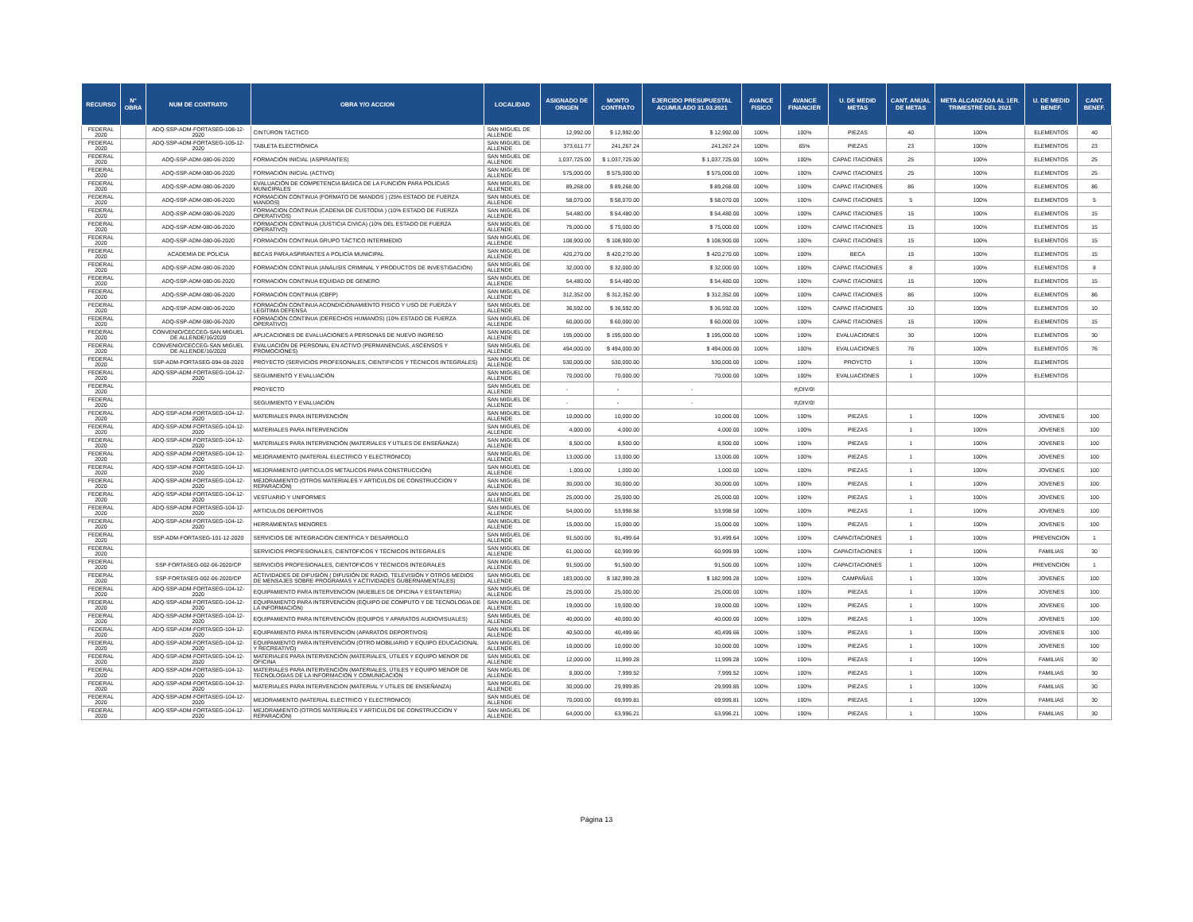| RECURSO | N° OBRA | NUM DE CONTRATO | OBRA Y/O ACCION | LOCALIDAD | ASIGNADO DE ORIGEN | MONTO CONTRATO | EJERCIDO PRESUPUESTAL ACUMULADO 31.03.2021 | AVANCE FISICO | AVANCE FINANCIER | U. DE MEDID METAS | CANT. ANUAL DE METAS | META ALCANZADA AL 1ER. TRIMESTRE DEL 2021 | U. DE MEDID BENEF. | CANT. BENEF. |
| --- | --- | --- | --- | --- | --- | --- | --- | --- | --- | --- | --- | --- | --- | --- |
| FEDERAL 2020 | | ADQ-SSP-ADM-FORTASEG-108-12-2020 | CINTÚRON TÁCTICO | SAN MIGUEL DE ALLENDE | 12,992.00 | $ 12,992.00 | $ 12,992.00 | 100% | 100% | PIEZAS | 40 | 100% | ELEMENTOS | 40 |
| FEDERAL 2020 | | ADQ-SSP-ADM-FORTASEG-105-12-2020 | TABLETA ELECTRÓNICA | SAN MIGUEL DE ALLENDE | 373,611.77 | 241,267.24 | 241,267.24 | 100% | 65% | PIEZAS | 23 | 100% | ELEMENTOS | 23 |
| FEDERAL 2020 | | ADQ-SSP-ADM-080-06-2020 | FORMACIÓN INICIAL (ASPIRANTES) | SAN MIGUEL DE ALLENDE | 1,037,725.00 | $ 1,037,725.00 | $ 1,037,725.00 | 100% | 100% | CAPAC ITACIONES | 25 | 100% | ELEMENTOS | 25 |
| FEDERAL 2020 | | ADQ-SSP-ADM-080-06-2020 | FORMACIÓN INICIAL (ACTIVO) | SAN MIGUEL DE ALLENDE | 575,000.00 | $ 575,000.00 | $ 575,000.00 | 100% | 100% | CAPAC ITACIONES | 25 | 100% | ELEMENTOS | 25 |
| FEDERAL 2020 | | ADQ-SSP-ADM-080-06-2020 | EVALUACIÓN DE COMPETENCIA BÁSICA DE LA FUNCIÓN PARA POLÍCIAS MUNICIPALES | SAN MIGUEL DE ALLENDE | 89,268.00 | $ 89,268.00 | $ 89,268.00 | 100% | 100% | CAPAC ITACIONES | 86 | 100% | ELEMENTOS | 86 |
| FEDERAL 2020 | | ADQ-SSP-ADM-080-06-2020 | FORMACION CONTINUA (FORMATO DE MANDOS ) (25% ESTADO DE FUERZA MANDOS) | SAN MIGUEL DE ALLENDE | 58,070.00 | $ 58,070.00 | $ 58,070.00 | 100% | 100% | CAPAC ITACIONES | 5 | 100% | ELEMENTOS | 5 |
| FEDERAL 2020 | | ADQ-SSP-ADM-080-06-2020 | FORMACION CONTINUA (CADENA DE CUSTODIA ) (10% ESTADO DE FUERZA OPERATIVOS) | SAN MIGUEL DE ALLENDE | 54,480.00 | $ 54,480.00 | $ 54,480.00 | 100% | 100% | CAPAC ITACIONES | 15 | 100% | ELEMENTOS | 15 |
| FEDERAL 2020 | | ADQ-SSP-ADM-080-06-2020 | FORMACION CONTINUA (JUSTICIA CIVICA) (10% DEL ESTADO DE FUERZA OPERATIVO) | SAN MIGUEL DE ALLENDE | 75,000.00 | $ 75,000.00 | $ 75,000.00 | 100% | 100% | CAPAC ITACIONES | 15 | 100% | ELEMENTOS | 15 |
| FEDERAL 2020 | | ADQ-SSP-ADM-080-06-2020 | FORMACIÓN CONTINUA GRUPO TÁCTICO INTERMEDIO | SAN MIGUEL DE ALLENDE | 108,900.00 | $ 108,900.00 | $ 108,900.00 | 100% | 100% | CAPAC ITACIONES | 15 | 100% | ELEMENTOS | 15 |
| FEDERAL 2020 | | ACADEMIA DE POLICIA | BECAS PARA ASPIRANTES A POLICÍA MUNICIPAL | SAN MIGUEL DE ALLENDE | 420,270.00 | $ 420,270.00 | $ 420,270.00 | 100% | 100% | BECA | 15 | 100% | ELEMENTOS | 15 |
| FEDERAL 2020 | | ADQ-SSP-ADM-080-06-2020 | FORMACIÓN CONTINUA (ANÁLISIS CRIMINAL Y PRODUCTOS DE INVESTIGACIÓN) | SAN MIGUEL DE ALLENDE | 32,000.00 | $ 32,000.00 | $ 32,000.00 | 100% | 100% | CAPAC ITACIONES | 8 | 100% | ELEMENTOS | 8 |
| FEDERAL 2020 | | ADQ-SSP-ADM-080-06-2020 | FORMACIÓN CONTINUA EQUIDAD DE GENERO | SAN MIGUEL DE ALLENDE | 54,480.00 | $ 54,480.00 | $ 54,480.00 | 100% | 100% | CAPAC ITACIONES | 15 | 100% | ELEMENTOS | 15 |
| FEDERAL 2020 | | ADQ-SSP-ADM-080-06-2020 | FORMACIÓN CONTINUA (CBFP) | SAN MIGUEL DE ALLENDE | 312,352.00 | $ 312,352.00 | $ 312,352.00 | 100% | 100% | CAPAC ITACIONES | 86 | 100% | ELEMENTOS | 86 |
| FEDERAL 2020 | | ADQ-SSP-ADM-080-06-2020 | FORMACIÓN CONTINUA ACONDICIONAMIENTO FISICO Y USO DE FUERZA Y LEGÍTIMA DEFENSA | SAN MIGUEL DE ALLENDE | 36,592.00 | $ 36,592.00 | $ 36,592.00 | 100% | 100% | CAPAC ITACIONES | 10 | 100% | ELEMENTOS | 10 |
| FEDERAL 2020 | | ADQ-SSP-ADM-080-06-2020 | FORMACIÓN CONTINUA (DERECHOS HUMANOS) (10% ESTADO DE FUERZA OPERATIVO) | SAN MIGUEL DE ALLENDE | 60,000.00 | $ 60,000.00 | $ 60,000.00 | 100% | 100% | CAPAC ITACIONES | 15 | 100% | ELEMENTOS | 15 |
| FEDERAL 2020 | | CONVENIO/CECCEG-SAN MIGUEL DE ALLENDE/16/2020 | APLICACIONES DE EVALUACIONES A PERSONAS DE NUEVO INGRESO | SAN MIGUEL DE ALLENDE | 195,000.00 | $ 195,000.00 | $ 195,000.00 | 100% | 100% | EVALUACIONES | 30 | 100% | ELEMENTOS | 30 |
| FEDERAL 2020 | | CONVENIO/CECCEG-SAN MIGUEL DE ALLENDE/16/2020 | EVALUACIÓN DE PERSONAL EN ACTIVO (PERMANENCIAS, ASCENSOS Y PROMOCIONES) | SAN MIGUEL DE ALLENDE | 494,000.00 | $ 494,000.00 | $ 494,000.00 | 100% | 100% | EVALUACIONES | 76 | 100% | ELEMENTOS | 76 |
| FEDERAL 2020 | | SSP-ADM-FORTASEG-094-08-2020 | PROYECTO (SERVICIOS PROFESONALES, CIENTIFICOS Y TÉCNICOS INTEGRALES) | SAN MIGUEL DE ALLENDE | 530,000.00 | 530,000.00 | 530,000.00 | 100% | 100% | PROYCTO | 1 | 100% | ELEMENTOS | |
| FEDERAL 2020 | | ADQ-SSP-ADM-FORTASEG-104-12-2020 | SEGUIMIENTO Y EVALUACIÓN | SAN MIGUEL DE ALLENDE | 70,000.00 | 70,000.00 | 70,000.00 | 100% | 100% | EVALUACIONES | 1 | 100% | ELEMENTOS | |
| FEDERAL 2020 | | | PROYECTO | SAN MIGUEL DE ALLENDE | - | - | - | | #¡DIV/0! | | | | | |
| FEDERAL 2020 | | | SEGUIMIENTO Y EVALUACIÓN | SAN MIGUEL DE ALLENDE | - | - | - | | #¡DIV/0! | | | | | |
| FEDERAL 2020 | | ADQ-SSP-ADM-FORTASEG-104-12-2020 | MATERIALES PARA INTERVENCIÓN | SAN MIGUEL DE ALLENDE | 10,000.00 | 10,000.00 | 10,000.00 | 100% | 100% | PIEZAS | 1 | 100% | JOVENES | 100 |
| FEDERAL 2020 | | ADQ-SSP-ADM-FORTASEG-104-12-2020 | MATERIALES PARA INTERVENCIÓN | SAN MIGUEL DE ALLENDE | 4,000.00 | 4,000.00 | 4,000.00 | 100% | 100% | PIEZAS | 1 | 100% | JOVENES | 100 |
| FEDERAL 2020 | | ADQ-SSP-ADM-FORTASEG-104-12-2020 | MATERIALES PARA INTERVENCIÓN (MATERIALES Y UTILES DE ENSEÑANZA) | SAN MIGUEL DE ALLENDE | 8,500.00 | 8,500.00 | 8,500.00 | 100% | 100% | PIEZAS | 1 | 100% | JOVENES | 100 |
| FEDERAL 2020 | | ADQ-SSP-ADM-FORTASEG-104-12-2020 | MEJORAMIENTO (MATERIAL ELECTRICO Y ELECTRONICO) | SAN MIGUEL DE ALLENDE | 13,000.00 | 13,000.00 | 13,000.00 | 100% | 100% | PIEZAS | 1 | 100% | JOVENES | 100 |
| FEDERAL 2020 | | ADQ-SSP-ADM-FORTASEG-104-12-2020 | MEJORAMIENTO (ARTICULOS METALICOS PARA CONSTRUCCIÓN) | SAN MIGUEL DE ALLENDE | 1,000.00 | 1,000.00 | 1,000.00 | 100% | 100% | PIEZAS | 1 | 100% | JOVENES | 100 |
| FEDERAL 2020 | | ADQ-SSP-ADM-FORTASEG-104-12-2020 | MEJORAMIENTO (OTROS MATERIALES Y ARTICULOS DE CONSTRUCCION Y REPARACIÓN) | SAN MIGUEL DE ALLENDE | 30,000.00 | 30,000.00 | 30,000.00 | 100% | 100% | PIEZAS | 1 | 100% | JOVENES | 100 |
| FEDERAL 2020 | | ADQ-SSP-ADM-FORTASEG-104-12-2020 | VESTUARIO Y UNIFORMES | SAN MIGUEL DE ALLENDE | 25,000.00 | 25,000.00 | 25,000.00 | 100% | 100% | PIEZAS | 1 | 100% | JOVENES | 100 |
| FEDERAL 2020 | | ADQ-SSP-ADM-FORTASEG-104-12-2020 | ARTICULOS DEPORTIVOS | SAN MIGUEL DE ALLENDE | 54,000.00 | 53,998.58 | 53,998.58 | 100% | 100% | PIEZAS | 1 | 100% | JOVENES | 100 |
| FEDERAL 2020 | | ADQ-SSP-ADM-FORTASEG-104-12-2020 | HERRAMIENTAS MENORES | SAN MIGUEL DE ALLENDE | 15,000.00 | 15,000.00 | 15,000.00 | 100% | 100% | PIEZAS | 1 | 100% | JOVENES | 100 |
| FEDERAL 2020 | | SSP-ADM-FORTASEG-101-12-2020 | SERVICIOS DE INTEGRACION CIENTFICA Y DESARROLLO | SAN MIGUEL DE ALLENDE | 91,500.00 | 91,499.64 | 91,499.64 | 100% | 100% | CAPACITACIONES | 1 | 100% | PREVENCION | 1 |
| FEDERAL 2020 | | | SERVICIOS PROFESIONALES, CIENTOFICOS Y TÉCNICOS INTEGRALES | SAN MIGUEL DE ALLENDE | 61,000.00 | 60,999.99 | 60,999.99 | 100% | 100% | CAPACITACIONES | 1 | 100% | FAMILIAS | 30 |
| FEDERAL 2020 | | SSP-FORTASEG-002-06-2020/CP | SERVICIOS PROFESIONALES, CIENTOFICOS Y TÉCNICOS INTEGRALES | SAN MIGUEL DE ALLENDE | 91,500.00 | 91,500.00 | 91,500.00 | 100% | 100% | CAPACITACIONES | 1 | 100% | PREVENCION | 1 |
| FEDERAL 2020 | | SSP-FORTASEG-002-06-2020/CP | ACTIVIDADES DE DIFUSIÓN ( DIFUSIÓN DE RADIO, TELEVISIÓN Y OTROS MEDIOS DE MENSAJES SOBRE PROGRAMAS Y ACTIVIDADES GUBERNAMENTALES) | SAN MIGUEL DE ALLENDE | 183,000.00 | $ 182,999.28 | $ 182,999.28 | 100% | 100% | CAMPAÑAS | 1 | 100% | JOVENES | 100 |
| FEDERAL 2020 | | ADQ-SSP-ADM-FORTASEG-104-12-2020 | EQUIPAMIENTO PARA INTERVENCIÓN (MUEBLES DE OFICINA Y ESTANTERÍA) | SAN MIGUEL DE ALLENDE | 25,000.00 | 25,000.00 | 25,000.00 | 100% | 100% | PIEZAS | 1 | 100% | JOVENES | 100 |
| FEDERAL 2020 | | ADQ-SSP-ADM-FORTASEG-104-12-2020 | EQUIPAMIENTO PARA INTERVENCIÓN (EQUIPO DE COMPUTO Y DE TECNOLOGIA DE LA INFORMACIÓN) | SAN MIGUEL DE ALLENDE | 19,000.00 | 19,000.00 | 19,000.00 | 100% | 100% | PIEZAS | 1 | 100% | JOVENES | 100 |
| FEDERAL 2020 | | ADQ-SSP-ADM-FORTASEG-104-12-2020 | EQUIPAMIENTO PARA INTERVENCIÓN (EQUIPOS Y APARATOS AUDIOVISUALES) | SAN MIGUEL DE ALLENDE | 40,000.00 | 40,000.00 | 40,000.00 | 100% | 100% | PIEZAS | 1 | 100% | JOVENES | 100 |
| FEDERAL 2020 | | ADQ-SSP-ADM-FORTASEG-104-12-2020 | EQUIPAMIENTO PARA INTERVENCIÓN (APARATOS DEPORTIVOS) | SAN MIGUEL DE ALLENDE | 40,500.00 | 40,499.66 | 40,499.66 | 100% | 100% | PIEZAS | 1 | 100% | JOVENES | 100 |
| FEDERAL 2020 | | ADQ-SSP-ADM-FORTASEG-104-12-2020 | EQUIPAMIENTO PARA INTERVENCIÓN (OTRO MOBILIARIO Y EQUIPO EDUCACIONAL Y RECREATIVO) | SAN MIGUEL DE ALLENDE | 10,000.00 | 10,000.00 | 10,000.00 | 100% | 100% | PIEZAS | 1 | 100% | JOVENES | 100 |
| FEDERAL 2020 | | ADQ-SSP-ADM-FORTASEG-104-12-2020 | MATERIALES PARA INTERVENCIÓN (MATERIALES, ÚTILES Y EQUIPO MENOR DE OFICINA | SAN MIGUEL DE ALLENDE | 12,000.00 | 11,999.28 | 11,999.28 | 100% | 100% | PIEZAS | 1 | 100% | FAMILIAS | 30 |
| FEDERAL 2020 | | ADQ-SSP-ADM-FORTASEG-104-12-2020 | MATERIALES PARA INTERVENCIÓN (MATERIALES, ÚTILES Y EQUIPO MENOR DE TECNOLOGIAS DE LA INFORMACION Y COMUNICACIÓN | SAN MIGUEL DE ALLENDE | 8,000.00 | 7,999.52 | 7,999.52 | 100% | 100% | PIEZAS | 1 | 100% | FAMILIAS | 30 |
| FEDERAL 2020 | | ADQ-SSP-ADM-FORTASEG-104-12-2020 | MATERIALES PARA INTERVENCION (MATERIAL Y UTILES DE ENSEÑANZA) | SAN MIGUEL DE ALLENDE | 30,000.00 | 29,999.85 | 29,999.85 | 100% | 100% | PIEZAS | 1 | 100% | FAMILIAS | 30 |
| FEDERAL 2020 | | ADQ-SSP-ADM-FORTASEG-104-12-2020 | MEJORAMIENTO (MATERIAL ELECTRICO Y ELECTRONICO) | SAN MIGUEL DE ALLENDE | 70,000.00 | 69,999.81 | 69,999.81 | 100% | 100% | PIEZAS | 1 | 100% | FAMILIAS | 30 |
| FEDERAL 2020 | | ADQ-SSP-ADM-FORTASEG-104-12-2020 | MEJORAMIENTO (OTROS MATERIALES Y ARTICULOS DE CONSTRUCCION Y REPARACIÓN) | SAN MIGUEL DE ALLENDE | 64,000.00 | 63,996.21 | 63,996.21 | 100% | 100% | PIEZAS | 1 | 100% | FAMILIAS | 30 |
Página 13